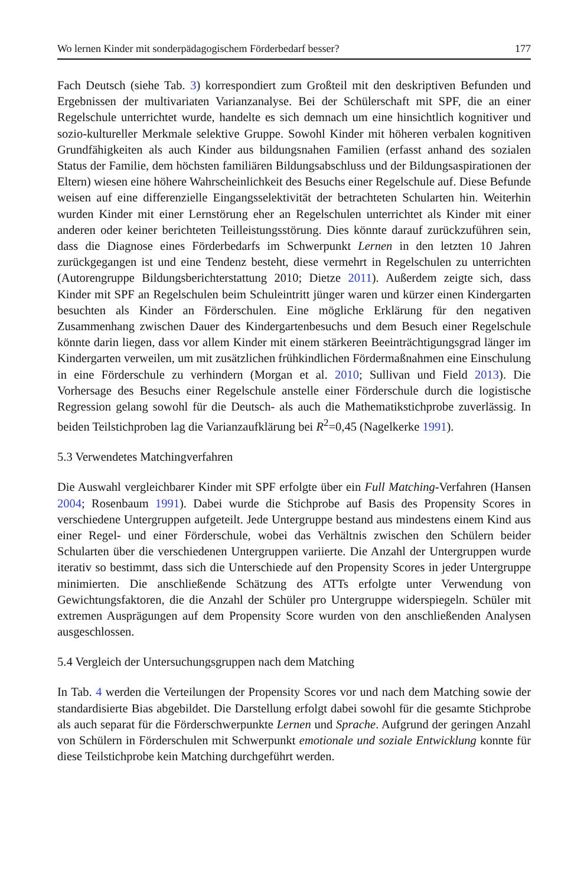Wo lernen Kinder mit sonderpädagogischem Förderbedarf besser? 177
Fach Deutsch (siehe Tab. 3) korrespondiert zum Großteil mit den deskriptiven Befunden und Ergebnissen der multivariaten Varianzanalyse. Bei der Schülerschaft mit SPF, die an einer Regelschule unterrichtet wurde, handelte es sich demnach um eine hinsichtlich kognitiver und sozio-kultureller Merkmale selektive Gruppe. Sowohl Kinder mit höheren verbalen kognitiven Grundfähigkeiten als auch Kinder aus bildungsnahen Familien (erfasst anhand des sozialen Status der Familie, dem höchsten familiären Bildungsabschluss und der Bildungsaspirationen der Eltern) wiesen eine höhere Wahrscheinlichkeit des Besuchs einer Regelschule auf. Diese Befunde weisen auf eine differenzielle Eingangsselektivität der betrachteten Schularten hin. Weiterhin wurden Kinder mit einer Lernstörung eher an Regelschulen unterrichtet als Kinder mit einer anderen oder keiner berichteten Teilleistungsstörung. Dies könnte darauf zurückzuführen sein, dass die Diagnose eines Förderbedarfs im Schwerpunkt Lernen in den letzten 10 Jahren zurückgegangen ist und eine Tendenz besteht, diese vermehrt in Regelschulen zu unterrichten (Autorengruppe Bildungsberichterstattung 2010; Dietze 2011). Außerdem zeigte sich, dass Kinder mit SPF an Regelschulen beim Schuleintritt jünger waren und kürzer einen Kindergarten besuchten als Kinder an Förderschulen. Eine mögliche Erklärung für den negativen Zusammenhang zwischen Dauer des Kindergartenbesuchs und dem Besuch einer Regelschule könnte darin liegen, dass vor allem Kinder mit einem stärkeren Beeinträchtigungsgrad länger im Kindergarten verweilen, um mit zusätzlichen frühkindlichen Fördermaßnahmen eine Einschulung in eine Förderschule zu verhindern (Morgan et al. 2010; Sullivan und Field 2013). Die Vorhersage des Besuchs einer Regelschule anstelle einer Förderschule durch die logistische Regression gelang sowohl für die Deutsch- als auch die Mathematikstichprobe zuverlässig. In beiden Teilstichproben lag die Varianzaufklärung bei R<sup>2</sup>=0,45 (Nagelkerke 1991).
5.3 Verwendetes Matchingverfahren
Die Auswahl vergleichbarer Kinder mit SPF erfolgte über ein Full Matching-Verfahren (Hansen 2004; Rosenbaum 1991). Dabei wurde die Stichprobe auf Basis des Propensity Scores in verschiedene Untergruppen aufgeteilt. Jede Untergruppe bestand aus mindestens einem Kind aus einer Regel- und einer Förderschule, wobei das Verhältnis zwischen den Schülern beider Schularten über die verschiedenen Untergruppen variierte. Die Anzahl der Untergruppen wurde iterativ so bestimmt, dass sich die Unterschiede auf den Propensity Scores in jeder Untergruppe minimierten. Die anschließende Schätzung des ATTs erfolgte unter Verwendung von Gewichtungsfaktoren, die die Anzahl der Schüler pro Untergruppe widerspiegeln. Schüler mit extremen Ausprägungen auf dem Propensity Score wurden von den anschließenden Analysen ausgeschlossen.
5.4 Vergleich der Untersuchungsgruppen nach dem Matching
In Tab. 4 werden die Verteilungen der Propensity Scores vor und nach dem Matching sowie der standardisierte Bias abgebildet. Die Darstellung erfolgt dabei sowohl für die gesamte Stichprobe als auch separat für die Förderschwerpunkte Lernen und Sprache. Aufgrund der geringen Anzahl von Schülern in Förderschulen mit Schwerpunkt emotionale und soziale Entwicklung konnte für diese Teilstichprobe kein Matching durchgeführt werden.